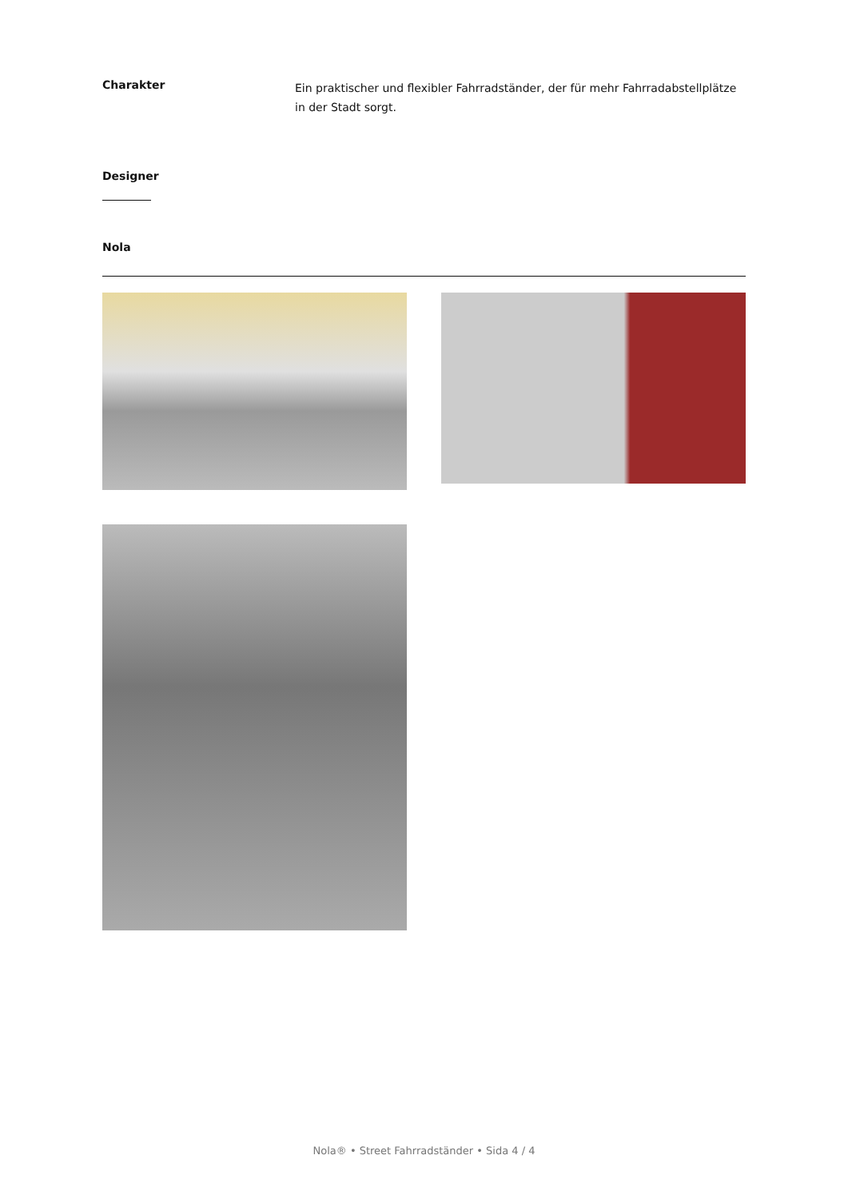Charakter
Ein praktischer und flexibler Fahrradständer, der für mehr Fahrradabstellplätze in der Stadt sorgt.
Designer
Nola
Nola® • Street Fahrradständer • Sida 4 / 4